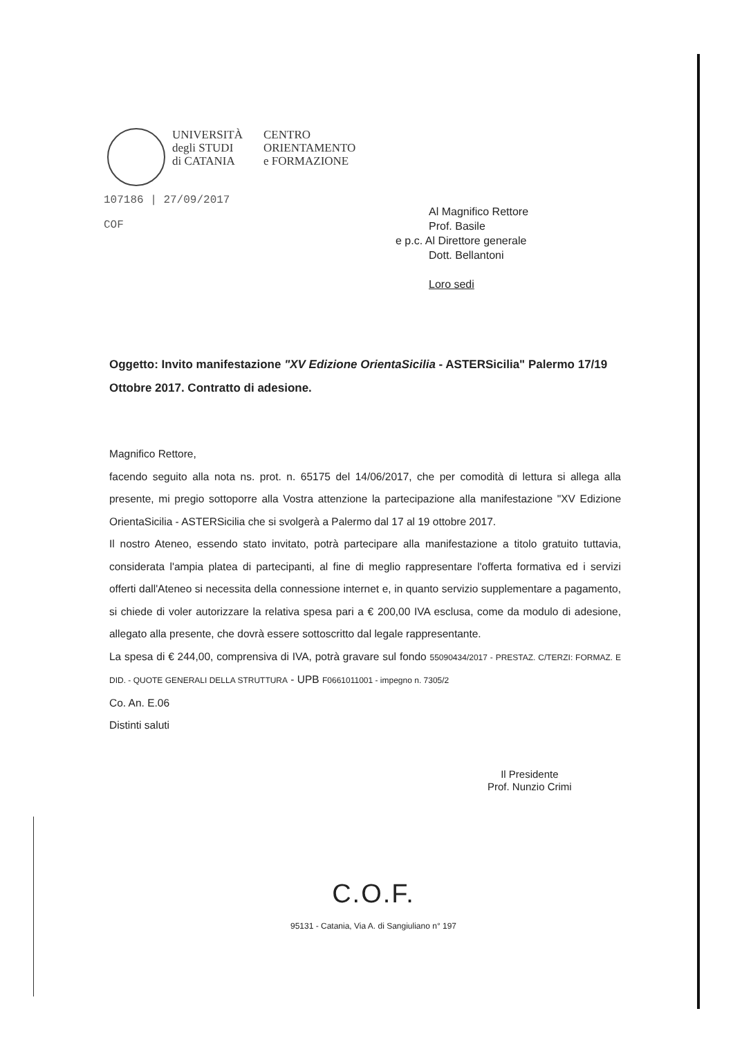UNIVERSITÀ
degli STUDI
di CATANIA
CENTRO
ORIENTAMENTO
e FORMAZIONE
107186 | 27/09/2017
COF
Al Magnifico Rettore
Prof. Basile
e p.c. Al Direttore generale
Dott. Bellantoni
Loro sedi
Oggetto: Invito manifestazione "XV Edizione OrientaSicilia - ASTERSicilia" Palermo 17/19 Ottobre 2017. Contratto di adesione.
Magnifico Rettore,
facendo seguito alla nota ns. prot. n. 65175 del 14/06/2017, che per comodità di lettura si allega alla presente, mi pregio sottoporre alla Vostra attenzione la partecipazione alla manifestazione "XV Edizione OrientaSicilia - ASTERSicilia che si svolgerà a Palermo dal 17 al 19 ottobre 2017.
Il nostro Ateneo, essendo stato invitato, potrà partecipare alla manifestazione a titolo gratuito tuttavia, considerata l'ampia platea di partecipanti, al fine di meglio rappresentare l'offerta formativa ed i servizi offerti dall'Ateneo si necessita della connessione internet e, in quanto servizio supplementare a pagamento, si chiede di voler autorizzare la relativa spesa pari a € 200,00 IVA esclusa, come da modulo di adesione, allegato alla presente, che dovrà essere sottoscritto dal legale rappresentante.
La spesa di € 244,00, comprensiva di IVA, potrà gravare sul fondo 55090434/2017 - PRESTAZ. C/TERZI: FORMAZ. E DID. - QUOTE GENERALI DELLA STRUTTURA - UPB F0661011001 - impegno n. 7305/2
Co. An. E.06
Distinti saluti
Il Presidente
Prof. Nunzio Crimi
C.O.F.
95131 - Catania, Via A. di Sangiuliano n° 197